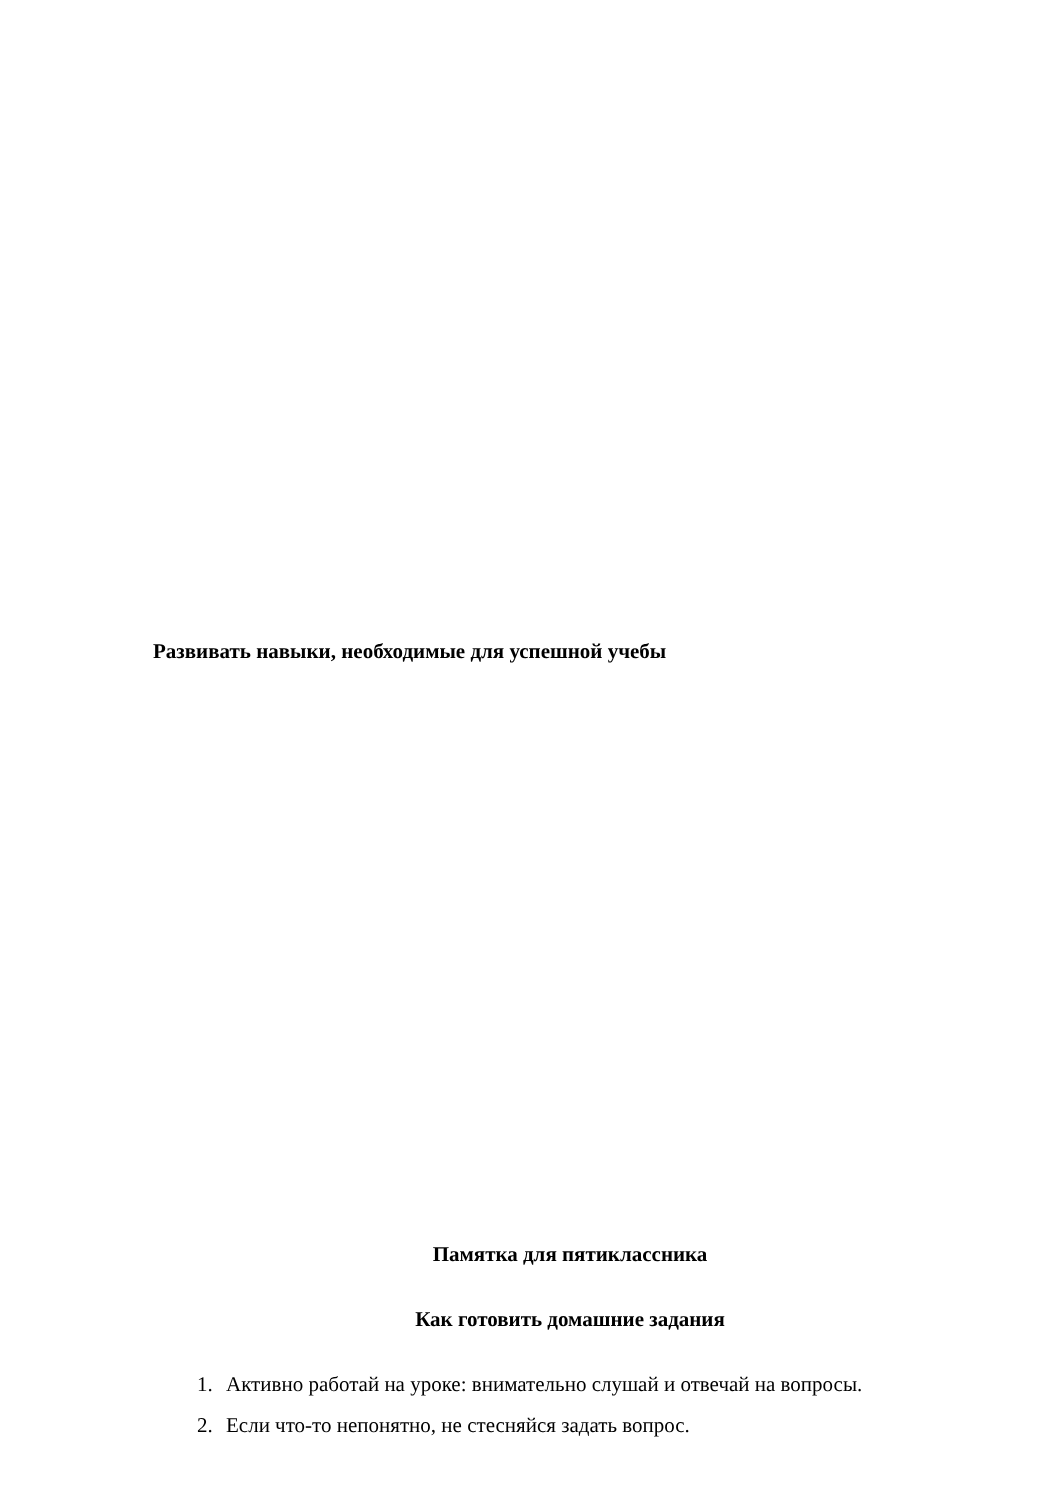Развивать навыки, необходимые для успешной учебы
Памятка для пятиклассника
Как готовить домашние задания
1. Активно работай на уроке: внимательно слушай и отвечай на вопросы.
2. Если что-то непонятно, не стесняйся задать вопрос.